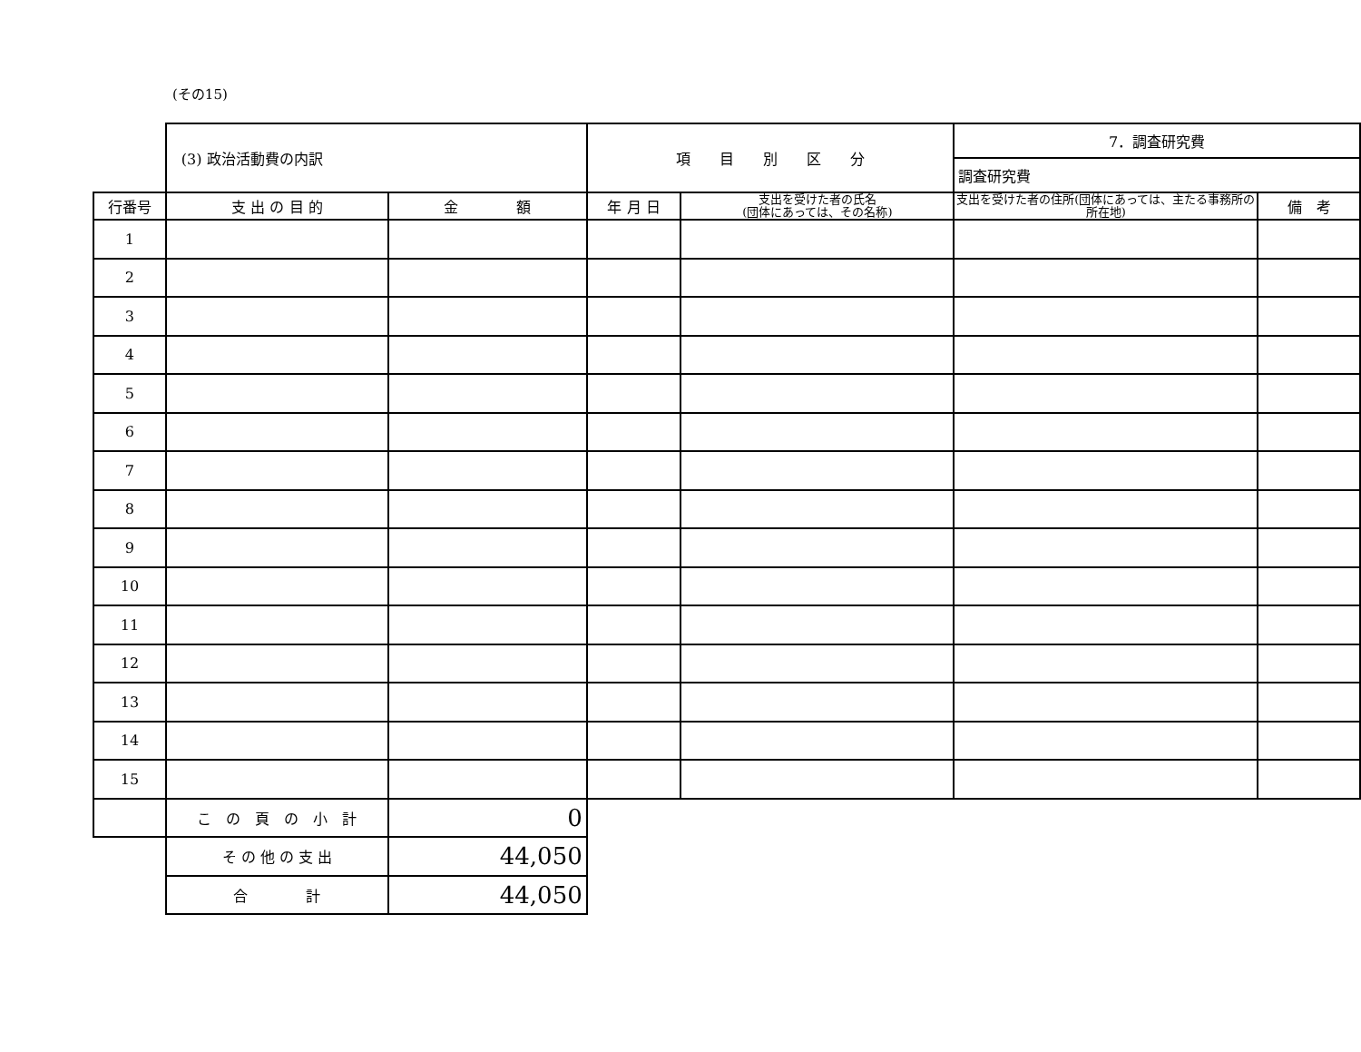(その15)
| | (3) 政治活動費の内訳 | | 項 目 別 区 分 | | 7．調査研究費 | |
| | | | | | 調査研究費 | |
| 行番号 | 支 出 の 目 的 | 金 額 | 年 月 日 | 支出を受けた者の氏名 (団体にあっては、その名称) | 支出を受けた者の住所(団体にあっては、主たる事務所の所在地) | 備 考 |
| 1 | | | | | | |
| 2 | | | | | | |
| 3 | | | | | | |
| 4 | | | | | | |
| 5 | | | | | | |
| 6 | | | | | | |
| 7 | | | | | | |
| 8 | | | | | | |
| 9 | | | | | | |
| 10 | | | | | | |
| 11 | | | | | | |
| 12 | | | | | | |
| 13 | | | | | | |
| 14 | | | | | | |
| 15 | | | | | | |
| | こ の 頁 の 小 計 | 0 | | | | |
| | そ の 他 の 支 出 | 44,050 | | | | |
| | 合 計 | 44,050 | | | | |